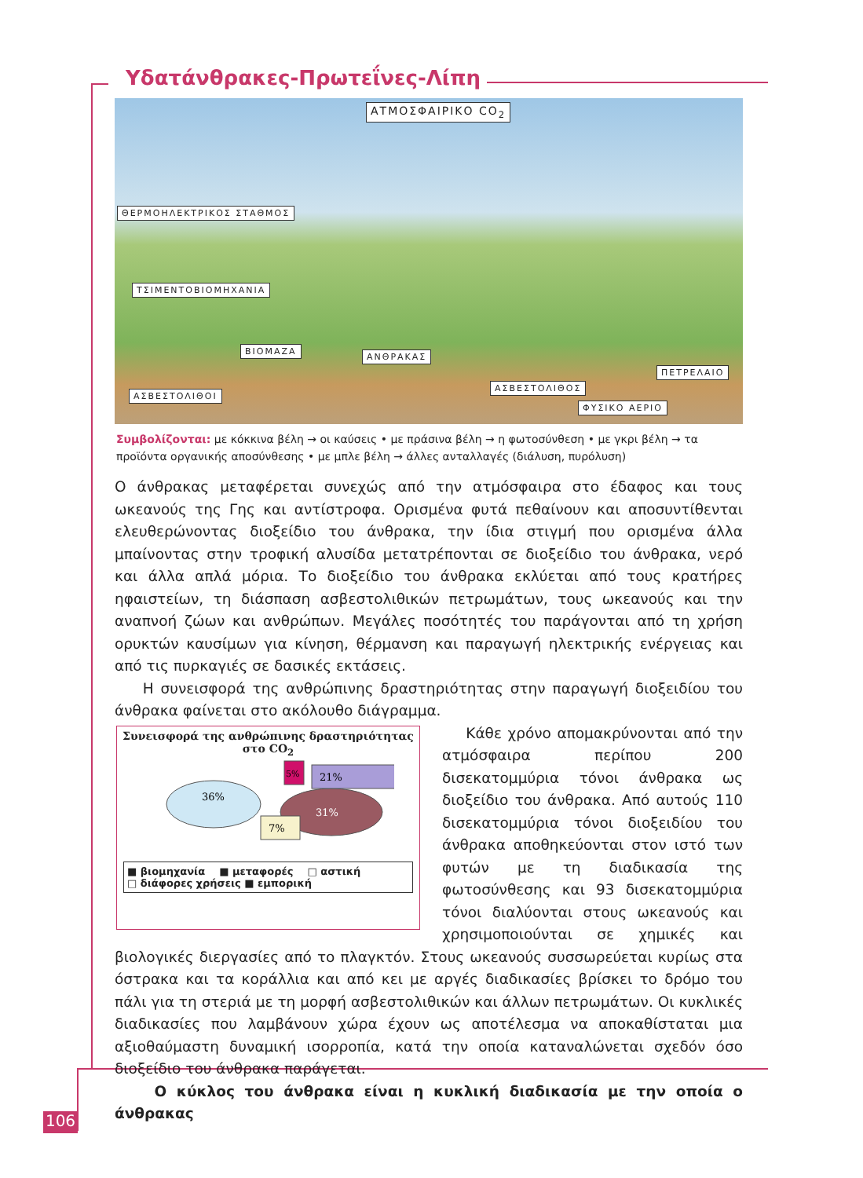Υδατάνθρακες-Πρωτεΐνες-Λίπη
ΑΤΜΟΣΦΑΙΡΙΚΟ CO<sub>2</sub>
ΘΕΡΜΟΗΛΕΚΤΡΙΚΟΣ ΣΤΑΘΜΟΣ
ΤΣΙΜΕΝΤΟΒΙΟΜΗΧΑΝΙΑ
ΒΙΟΜΑΖΑ
ΑΝΘΡΑΚΑΣ
ΑΣΒΕΣΤΟΛΙΘΟΙ
ΑΣΒΕΣΤΟΛΙΘΟΣ
ΦΥΣΙΚΟ ΑΕΡΙΟ
ΠΕΤΡΕΛΑΙΟ
Συμβολίζονται: με κόκκινα βέλη → οι καύσεις • με πράσινα βέλη → η φωτοσύνθεση • με γκρι βέλη → τα προϊόντα οργανικής αποσύνθεσης • με μπλε βέλη → άλλες ανταλλαγές (διάλυση, πυρόλυση)
Ο άνθρακας μεταφέρεται συνεχώς από την ατμόσφαιρα στο έδαφος και τους ωκεανούς της Γης και αντίστροφα. Ορισμένα φυτά πεθαίνουν και αποσυντίθενται ελευθερώνοντας διοξείδιο του άνθρακα, την ίδια στιγμή που ορισμένα άλλα μπαίνοντας στην τροφική αλυσίδα μετατρέπονται σε διοξείδιο του άνθρακα, νερό και άλλα απλά μόρια. Το διοξείδιο του άνθρακα εκλύεται από τους κρατήρες ηφαιστείων, τη διάσπαση ασβεστολιθικών πετρωμάτων, τους ωκεανούς και την αναπνοή ζώων και ανθρώπων. Μεγάλες ποσότητές του παράγονται από τη χρήση ορυκτών καυσίμων για κίνηση, θέρμανση και παραγωγή ηλεκτρικής ενέργειας και από τις πυρκαγιές σε δασικές εκτάσεις.
Η συνεισφορά της ανθρώπινης δραστηριότητας στην παραγωγή διοξειδίου του άνθρακα φαίνεται στο ακόλουθο διάγραμμα.
Συνεισφορά της ανθρώπινης δραστηριότητας
στο CO<sub>2</sub>
36%
31%
21%
7%
5%
■ βιομηχανία ■ μεταφορές □ αστική
□ διάφορες χρήσεις ■ εμπορική
Κάθε χρόνο απομακρύνονται από την ατμόσφαιρα περίπου 200 δισεκατομμύρια τόνοι άνθρακα ως διοξείδιο του άνθρακα. Από αυτούς 110 δισεκατομμύρια τόνοι διοξειδίου του άνθρακα αποθηκεύονται στον ιστό των φυτών με τη διαδικασία της φωτοσύνθεσης και 93 δισεκατομμύρια τόνοι διαλύονται στους ωκεανούς και χρησιμοποιούνται σε χημικές και βιολογικές διεργασίες από το πλαγκτόν. Στους ωκεανούς συσσωρεύεται κυρίως στα όστρακα και τα κοράλλια και από κει με αργές διαδικασίες βρίσκει το δρόμο του πάλι για τη στεριά με τη μορφή ασβεστολιθικών και άλλων πετρωμάτων. Οι κυκλικές διαδικασίες που λαμβάνουν χώρα έχουν ως αποτέλεσμα να αποκαθίσταται μια αξιοθαύμαστη δυναμική ισορροπία, κατά την οποία καταναλώνεται σχεδόν όσο διοξείδιο του άνθρακα παράγεται.
Ο κύκλος του άνθρακα είναι η κυκλική διαδικασία με την οποία ο άνθρακας
106